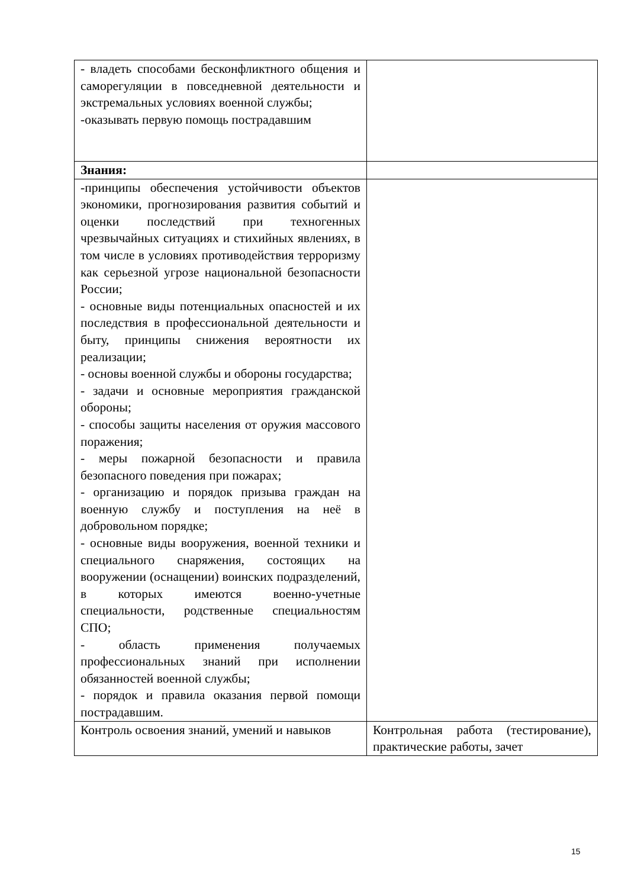| - владеть способами бесконфликтного общения и саморегуляции в повседневной деятельности и экстремальных условиях военной службы; -оказывать первую помощь пострадавшим | |
| Знания: | |
| -принципы обеспечения устойчивости объектов экономики, прогнозирования развития событий и оценки последствий при техногенных чрезвычайных ситуациях и стихийных явлениях, в том числе в условиях противодействия терроризму как серьезной угрозе национальной безопасности России; - основные виды потенциальных опасностей и их последствия в профессиональной деятельности и быту, принципы снижения вероятности их реализации; - основы военной службы и обороны государства; - задачи и основные мероприятия гражданской обороны; - способы защиты населения от оружия массового поражения; - меры пожарной безопасности и правила безопасного поведения при пожарах; - организацию и порядок призыва граждан на военную службу и поступления на неё в добровольном порядке; - основные виды вооружения, военной техники и специального снаряжения, состоящих на вооружении (оснащении) воинских подразделений, в которых имеются военно-учетные специальности, родственные специальностям СПО; - область применения получаемых профессиональных знаний при исполнении обязанностей военной службы; - порядок и правила оказания первой помощи пострадавшим. | |
| Контроль освоения знаний, умений и навыков | Контрольная работа (тестирование), практические работы, зачет |
15